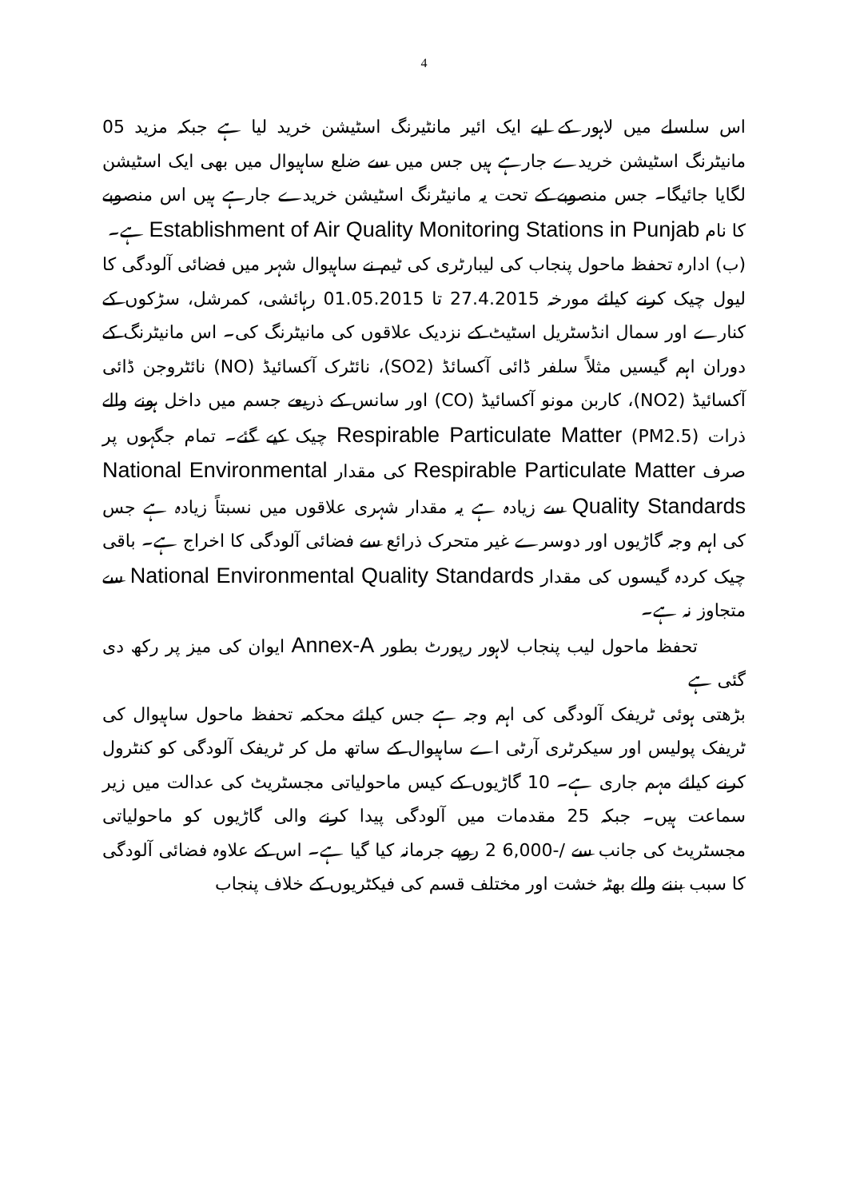4
اس سلسلے میں لاہور کے لیے ایک ائیر مانٹیرنگ اسٹیشن خرید لیا ہے جبکہ مزید 05 مانیٹرنگ اسٹیشن خریدے جارہے ہیں جس میں سے ضلع ساہیوال میں بھی ایک اسٹیشن لگایا جائیگا۔ جس منصوبے کے تحت یہ مانیٹرنگ اسٹیشن خریدے جارہے ہیں اس منصوبے کا نام Establishment of Air Quality Monitoring Stations in Punjab ہے۔
(ب) ادارہ تحفظ ماحول پنجاب کی لیبارٹری کی ٹیم نے ساہیوال شہر میں فضائی آلودگی کا لیول چیک کرنے کیلئے مورخہ 27.4.2015 تا 01.05.2015 رہائشی، کمرشل، سڑکوں کے کنارے اور سمال انڈسٹریل اسٹیٹ کے نزدیک علاقوں کی مانیٹرنگ کی۔ اس مانیٹرنگ کے دوران اہم گیسیں مثلاً سلفر ڈائی آکسائڈ (SO2)، نائٹرک آکسائیڈ (NO) نائٹروجن ڈائی آکسائیڈ (NO2)، کاربن مونو آکسائیڈ (CO) اور سانس کے ذریعے جسم میں داخل ہونے والے ذرات (PM2.5) Respirable Particulate Matter چیک کیے گئے۔ تمام جگہوں پر صرف Respirable Particulate Matter کی مقدار National Environmental Quality Standards سے زیادہ ہے یہ مقدار شہری علاقوں میں نسبتاً زیادہ ہے جس کی اہم وجہ گاڑیوں اور دوسرے غیر متحرک ذرائع سے فضائی آلودگی کا اخراج ہے۔ باقی چیک کردہ گیسوں کی مقدار National Environmental Quality Standards سے متجاوز نہ ہے۔
تحفظ ماحول لیب پنجاب لاہور رپورٹ بطور Annex-A ایوان کی میز پر رکھ دی گئی ہے
بڑھتی ہوئی ٹریفک آلودگی کی اہم وجہ ہے جس کیلئے محکمہ تحفظ ماحول ساہیوال کی ٹریفک پولیس اور سیکرٹری آرٹی اے ساہیوال کے ساتھ مل کر ٹریفک آلودگی کو کنٹرول کرنے کیلئے مہم جاری ہے۔ 10 گاڑیوں کے کیس ماحولیاتی مجسٹریٹ کی عدالت میں زیر سماعت ہیں۔ جبکہ 25 مقدمات میں آلودگی پیدا کرنے والی گاڑیوں کو ماحولیاتی مجسٹریٹ کی جانب سے /-6,000 2 روپے جرمانہ کیا گیا ہے۔ اس کے علاوہ فضائی آلودگی کا سبب بننے والے بھٹہ خشت اور مختلف قسم کی فیکٹریوں کے خلاف پنجاب